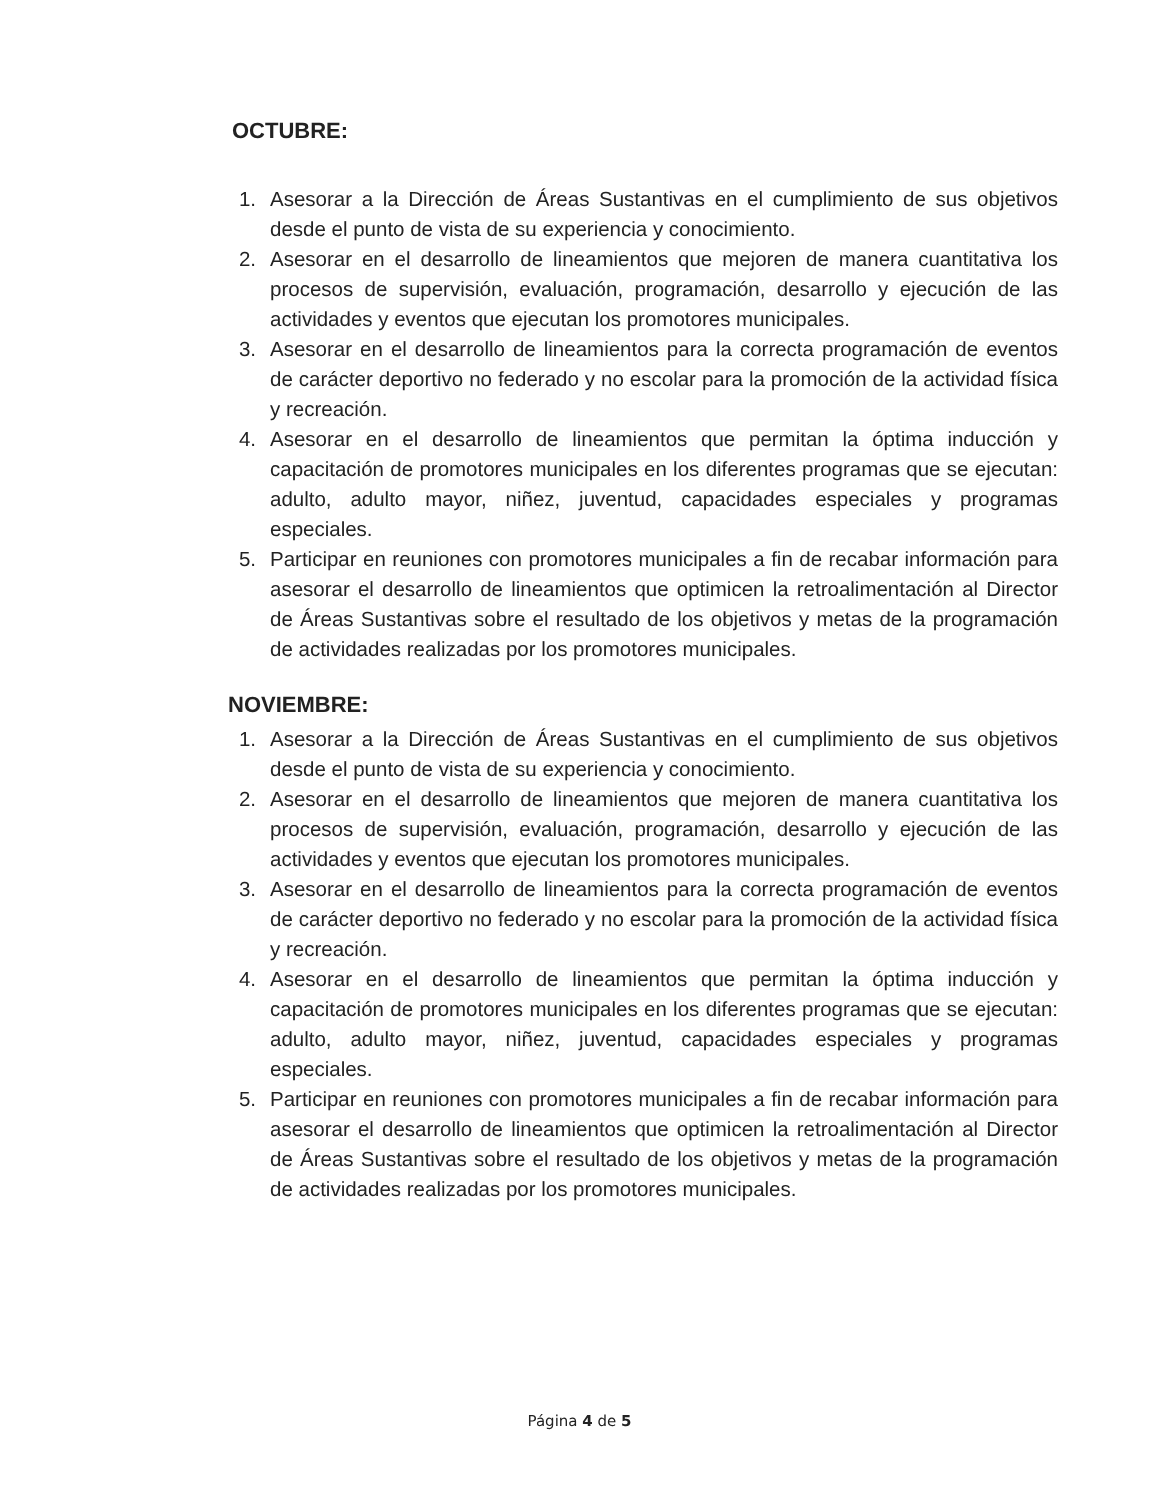OCTUBRE:
1. Asesorar a la Dirección de Áreas Sustantivas en el cumplimiento de sus objetivos desde el punto de vista de su experiencia y conocimiento.
2. Asesorar en el desarrollo de lineamientos que mejoren de manera cuantitativa los procesos de supervisión, evaluación, programación, desarrollo y ejecución de las actividades y eventos que ejecutan los promotores municipales.
3. Asesorar en el desarrollo de lineamientos para la correcta programación de eventos de carácter deportivo no federado y no escolar para la promoción de la actividad física y recreación.
4. Asesorar en el desarrollo de lineamientos que permitan la óptima inducción y capacitación de promotores municipales en los diferentes programas que se ejecutan: adulto, adulto mayor, niñez, juventud, capacidades especiales y programas especiales.
5. Participar en reuniones con promotores municipales a fin de recabar información para asesorar el desarrollo de lineamientos que optimicen la retroalimentación al Director de Áreas Sustantivas sobre el resultado de los objetivos y metas de la programación de actividades realizadas por los promotores municipales.
NOVIEMBRE:
1. Asesorar a la Dirección de Áreas Sustantivas en el cumplimiento de sus objetivos desde el punto de vista de su experiencia y conocimiento.
2. Asesorar en el desarrollo de lineamientos que mejoren de manera cuantitativa los procesos de supervisión, evaluación, programación, desarrollo y ejecución de las actividades y eventos que ejecutan los promotores municipales.
3. Asesorar en el desarrollo de lineamientos para la correcta programación de eventos de carácter deportivo no federado y no escolar para la promoción de la actividad física y recreación.
4. Asesorar en el desarrollo de lineamientos que permitan la óptima inducción y capacitación de promotores municipales en los diferentes programas que se ejecutan: adulto, adulto mayor, niñez, juventud, capacidades especiales y programas especiales.
5. Participar en reuniones con promotores municipales a fin de recabar información para asesorar el desarrollo de lineamientos que optimicen la retroalimentación al Director de Áreas Sustantivas sobre el resultado de los objetivos y metas de la programación de actividades realizadas por los promotores municipales.
Página 4 de 5